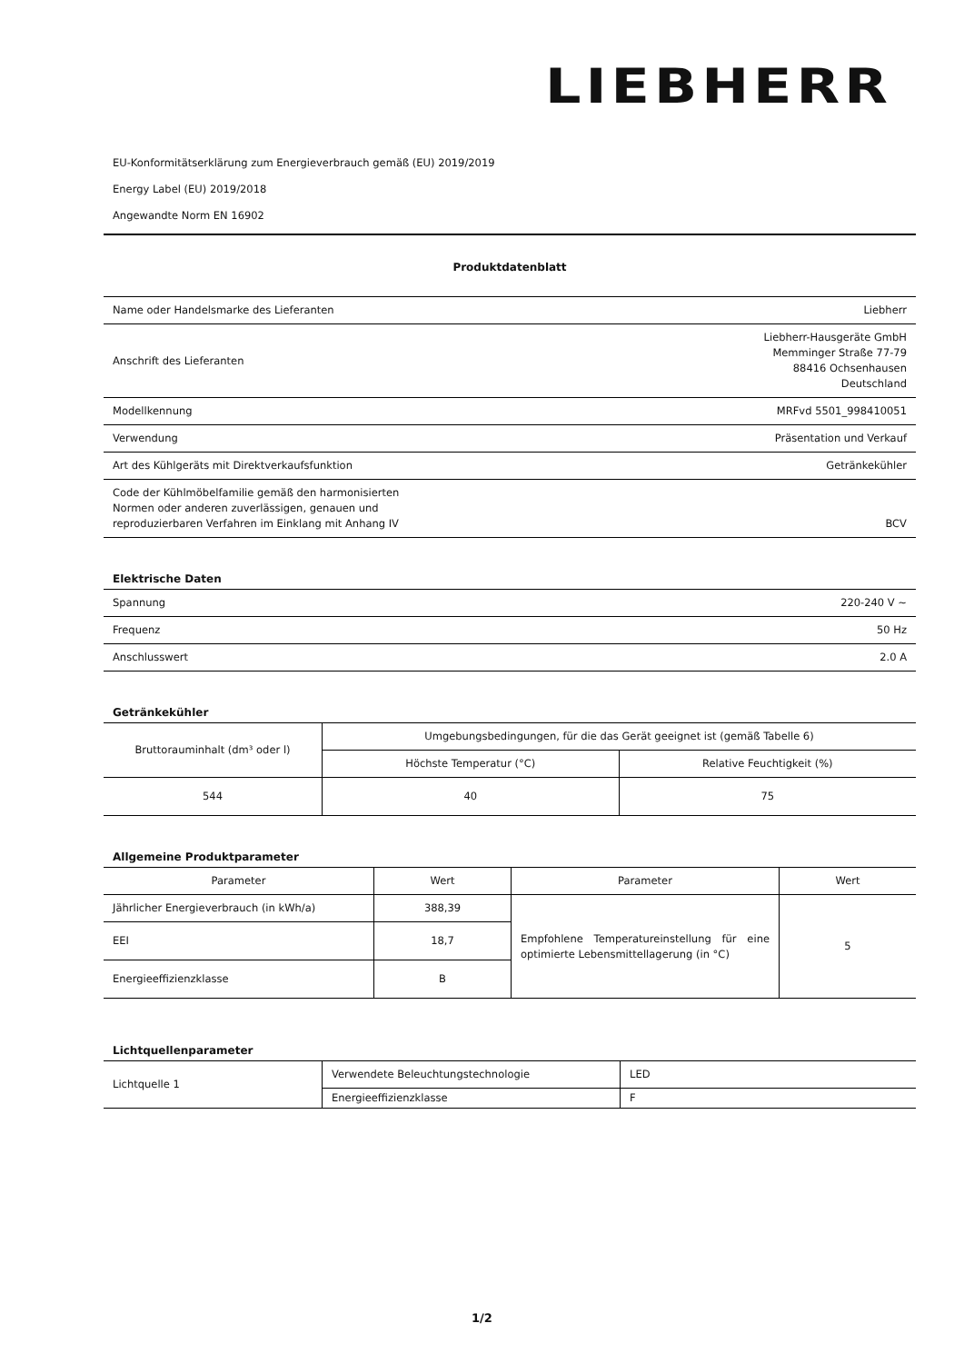LIEBHERR
EU-Konformitätserklärung zum Energieverbrauch gemäß (EU) 2019/2019
Energy Label (EU) 2019/2018
Angewandte Norm EN 16902
Produktdatenblatt
| Name oder Handelsmarke des Lieferanten | Liebherr |
| Anschrift des Lieferanten | Liebherr-Hausgeräte GmbH Memminger Straße 77-79 88416 Ochsenhausen Deutschland |
| Modellkennung | MRFvd 5501_998410051 |
| Verwendung | Präsentation und Verkauf |
| Art des Kühlgeräts mit Direktverkaufsfunktion | Getränkekühler |
| Code der Kühlmöbelfamilie gemäß den harmonisierten Normen oder anderen zuverlässigen, genauen und reproduzierbaren Verfahren im Einklang mit Anhang IV | BCV |
Elektrische Daten
| Spannung | 220-240 V ~ |
| Frequenz | 50 Hz |
| Anschlusswert | 2.0 A |
Getränkekühler
| Bruttorauminhalt (dm³ oder l) | Umgebungsbedingungen, für die das Gerät geeignet ist (gemäß Tabelle 6) | |
| --- | --- | --- |
| | Höchste Temperatur (°C) | Relative Feuchtigkeit (%) |
| 544 | 40 | 75 |
Allgemeine Produktparameter
| Parameter | Wert | Parameter | Wert |
| --- | --- | --- | --- |
| Jährlicher Energieverbrauch (in kWh/a) | 388,39 | Empfohlene Temperatureinstellung für eine optimierte Lebensmittellagerung (in °C) | 5 |
| EEI | 18,7 | | |
| Energieeffizienzklasse | B | | |
Lichtquellenparameter
| Lichtquelle 1 | Verwendete Beleuchtungstechnologie | LED |
| | Energieeffizienzklasse | F |
1/2